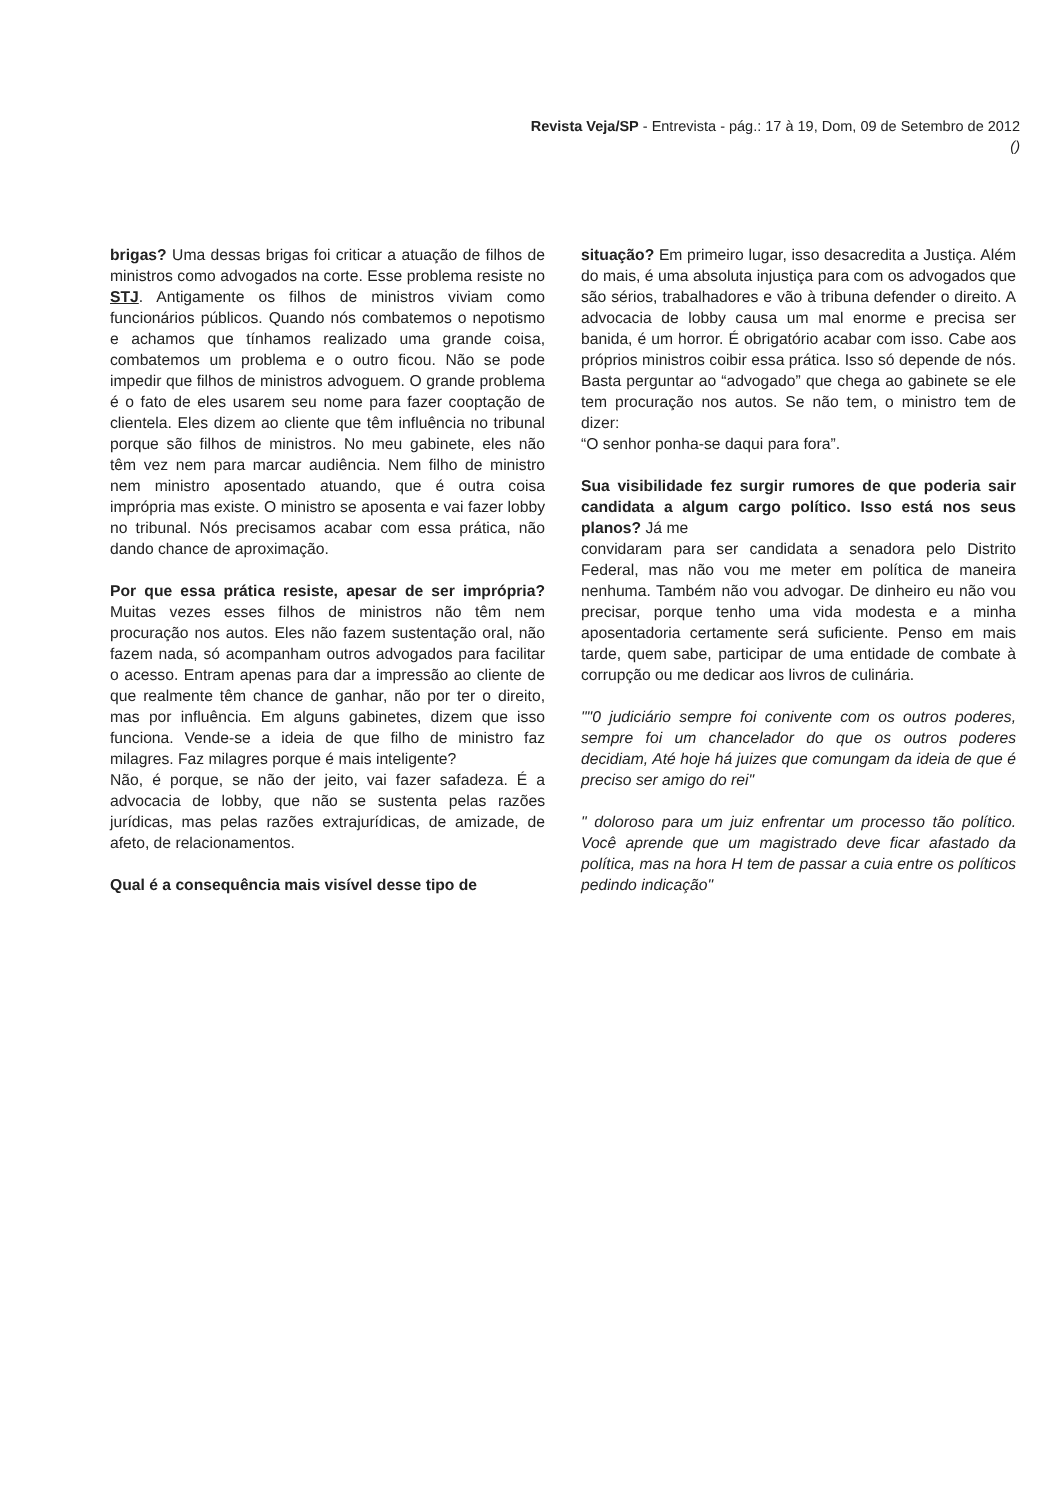Revista Veja/SP - Entrevista - pág.: 17 à 19, Dom, 09 de Setembro de 2012
()
brigas? Uma dessas brigas foi criticar a atuação de filhos de ministros como advogados na corte. Esse problema resiste no STJ. Antigamente os filhos de ministros viviam como funcionários públicos. Quando nós combatemos o nepotismo e achamos que tínhamos realizado uma grande coisa, combatemos um problema e o outro ficou. Não se pode impedir que filhos de ministros advoguem. O grande problema é o fato de eles usarem seu nome para fazer cooptação de clientela. Eles dizem ao cliente que têm influência no tribunal porque são filhos de ministros. No meu gabinete, eles não têm vez nem para marcar audiência. Nem filho de ministro nem ministro aposentado atuando, que é outra coisa imprópria mas existe. O ministro se aposenta e vai fazer lobby no tribunal. Nós precisamos acabar com essa prática, não dando chance de aproximação.
Por que essa prática resiste, apesar de ser imprópria? Muitas vezes esses filhos de ministros não têm nem procuração nos autos. Eles não fazem sustentação oral, não fazem nada, só acompanham outros advogados para facilitar o acesso. Entram apenas para dar a impressão ao cliente de que realmente têm chance de ganhar, não por ter o direito, mas por influência. Em alguns gabinetes, dizem que isso funciona. Vende-se a ideia de que filho de ministro faz milagres. Faz milagres porque é mais inteligente?
Não, é porque, se não der jeito, vai fazer safadeza. É a advocacia de lobby, que não se sustenta pelas razões jurídicas, mas pelas razões extrajurídicas, de amizade, de afeto, de relacionamentos.
Qual é a consequência mais visível desse tipo de
situação? Em primeiro lugar, isso desacredita a Justiça. Além do mais, é uma absoluta injustiça para com os advogados que são sérios, trabalhadores e vão à tribuna defender o direito. A advocacia de lobby causa um mal enorme e precisa ser banida, é um horror. É obrigatório acabar com isso. Cabe aos próprios ministros coibir essa prática. Isso só depende de nós. Basta perguntar ao “advogado” que chega ao gabinete se ele tem procuração nos autos. Se não tem, o ministro tem de dizer:
“O senhor ponha-se daqui para fora”.
Sua visibilidade fez surgir rumores de que poderia sair candidata a algum cargo político. Isso está nos seus planos? Já me
convidaram para ser candidata a senadora pelo Distrito Federal, mas não vou me meter em política de maneira nenhuma. Também não vou advogar. De dinheiro eu não vou precisar, porque tenho uma vida modesta e a minha aposentadoria certamente será suficiente. Penso em mais tarde, quem sabe, participar de uma entidade de combate à corrupção ou me dedicar aos livros de culinária.
""0 judiciário sempre foi conivente com os outros poderes, sempre foi um chancelador do que os outros poderes decidiam, Até hoje há juizes que comungam da ideia de que é preciso ser amigo do rei"
" doloroso para um juiz enfrentar um processo tão político. Você aprende que um magistrado deve ficar afastado da política, mas na hora H tem de passar a cuia entre os políticos pedindo indicação"